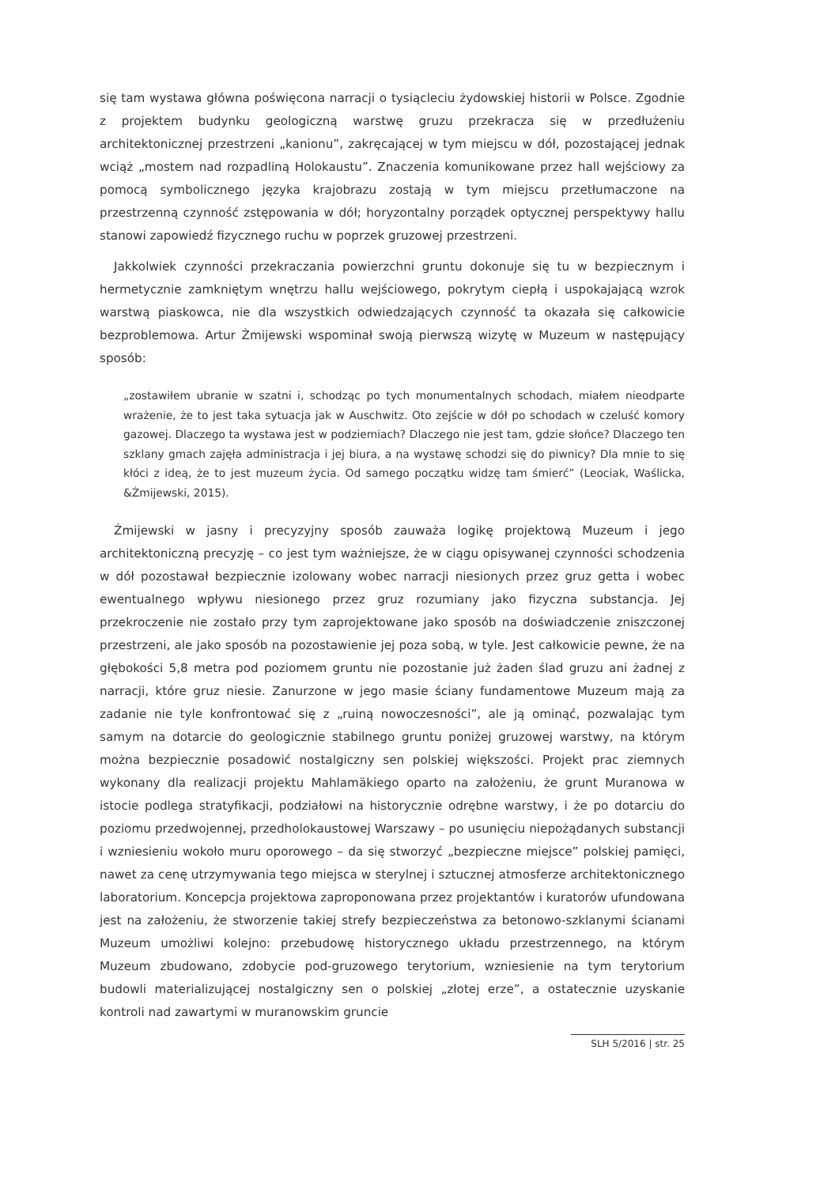się tam wystawa główna poświęcona narracji o tysiącleciu żydowskiej historii w Polsce. Zgodnie z projektem budynku geologiczną warstwę gruzu przekracza się w przedłużeniu architektonicznej przestrzeni „kanionu”, zakręcającej w tym miejscu w dół, pozostającej jednak wciąż „mostem nad rozpadliną Holokaustu”. Znaczenia komunikowane przez hall wejściowy za pomocą symbolicznego języka krajobrazu zostają w tym miejscu przetłumaczone na przestrzenną czynność zstępowania w dół; horyzontalny porządek optycznej perspektywy hallu stanowi zapowiedź fizycznego ruchu w poprzek gruzowej przestrzeni.
Jakkolwiek czynności przekraczania powierzchni gruntu dokonuje się tu w bezpiecznym i hermetycznie zamkniętym wnętrzu hallu wejściowego, pokrytym ciepłą i uspokajającą wzrok warstwą piaskowca, nie dla wszystkich odwiedzających czynność ta okazała się całkowicie bezproblemowa. Artur Żmijewski wspominał swoją pierwszą wizytę w Muzeum w następujący sposób:
„zostawiłem ubranie w szatni i, schodząc po tych monumentalnych schodach, miałem nieodparte wrażenie, że to jest taka sytuacja jak w Auschwitz. Oto zejście w dół po schodach w czeluść komory gazowej. Dlaczego ta wystawa jest w podziemiach? Dlaczego nie jest tam, gdzie słońce? Dlaczego ten szklany gmach zajęła administracja i jej biura, a na wystawę schodzi się do piwnicy? Dla mnie to się kłóci z ideą, że to jest muzeum życia. Od samego początku widzę tam śmierć” (Leociak, Waślicka, &Żmijewski, 2015).
Żmijewski w jasny i precyzyjny sposób zauważa logikę projektową Muzeum i jego architektoniczną precyzję – co jest tym ważniejsze, że w ciągu opisywanej czynności schodzenia w dół pozostawał bezpiecznie izolowany wobec narracji niesionych przez gruz getta i wobec ewentualnego wpływu niesionego przez gruz rozumiany jako fizyczna substancja. Jej przekroczenie nie zostało przy tym zaprojektowane jako sposób na doświadczenie zniszczonej przestrzeni, ale jako sposób na pozostawienie jej poza sobą, w tyle. Jest całkowicie pewne, że na głębokości 5,8 metra pod poziomem gruntu nie pozostanie już żaden ślad gruzu ani żadnej z narracji, które gruz niesie. Zanurzone w jego masie ściany fundamentowe Muzeum mają za zadanie nie tyle konfrontować się z „ruiną nowoczesności”, ale ją ominąć, pozwalając tym samym na dotarcie do geologicznie stabilnego gruntu poniżej gruzowej warstwy, na którym można bezpiecznie posadowić nostalgiczny sen polskiej większości. Projekt prac ziemnych wykonany dla realizacji projektu Mahlamäkiego oparto na założeniu, że grunt Muranowa w istocie podlega stratyfikacji, podziałowi na historycznie odrębne warstwy, i że po dotarciu do poziomu przedwojennej, przedholokaustowej Warszawy – po usunięciu niepożądanych substancji i wzniesieniu wokoło muru oporowego – da się stworzyć „bezpieczne miejsce” polskiej pamięci, nawet za cenę utrzymywania tego miejsca w sterylnej i sztucznej atmosferze architektonicznego laboratorium. Koncepcja projektowa zaproponowana przez projektantów i kuratorów ufundowana jest na założeniu, że stworzenie takiej strefy bezpieczeństwa za betonowo-szklanymi ścianami Muzeum umożliwi kolejno: przebudowę historycznego układu przestrzennego, na którym Muzeum zbudowano, zdobycie pod-gruzowego terytorium, wzniesienie na tym terytorium budowli materializującej nostalgiczny sen o polskiej „złotej erze”, a ostatecznie uzyskanie kontroli nad zawartymi w muranowskim gruncie
SLH 5/2016 | str. 25